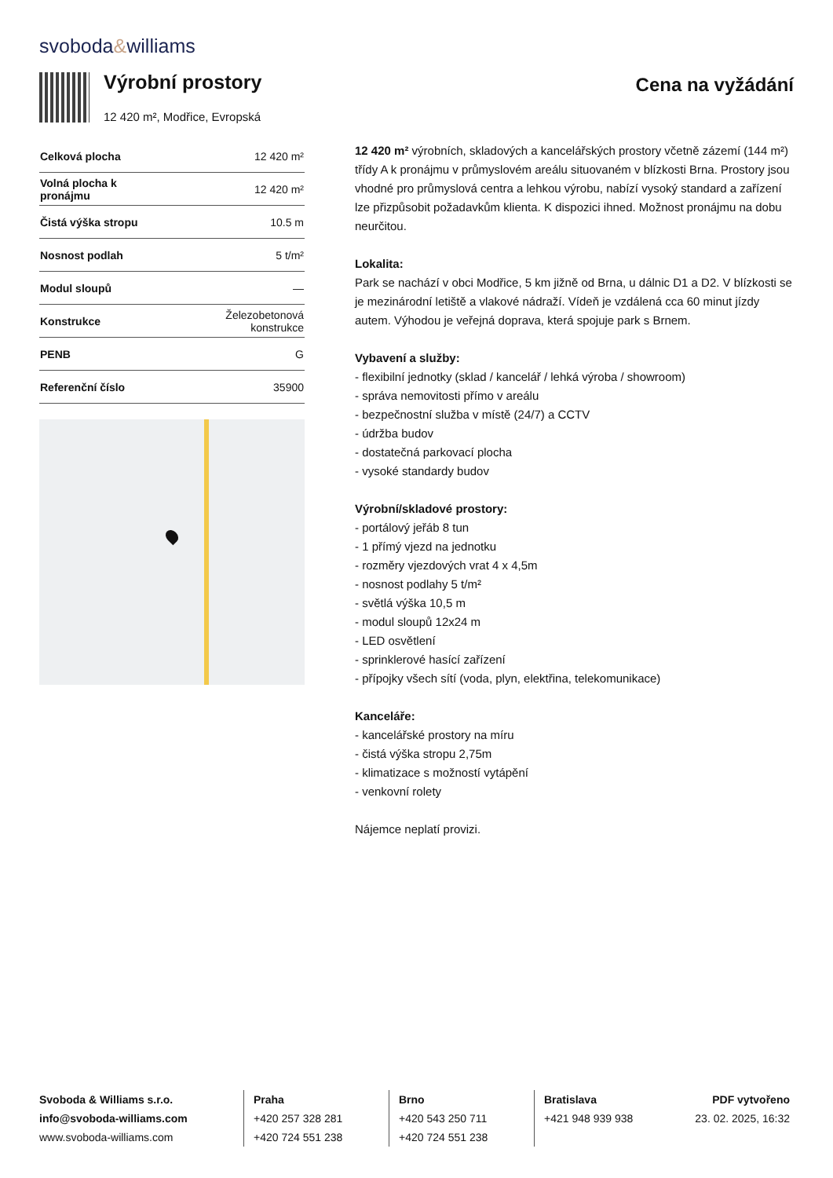svoboda&williams
Výrobní prostory
12 420 m², Modřice, Evropská
Cena na vyžádání
| Celková plocha | 12 420 m² |
| Volná plocha k pronájmu | 12 420 m² |
| Čistá výška stropu | 10.5 m |
| Nosnost podlah | 5 t/m² |
| Modul sloupů | — |
| Konstrukce | Železobetonová konstrukce |
| PENB | G |
| Referenční číslo | 35900 |
12 420 m² výrobních, skladových a kancelářských prostory včetně zázemí (144 m²) třídy A k pronájmu v průmyslovém areálu situovaném v blízkosti Brna. Prostory jsou vhodné pro průmyslová centra a lehkou výrobu, nabízí vysoký standard a zařízení lze přizpůsobit požadavkům klienta. K dispozici ihned. Možnost pronájmu na dobu neurčitou.
Lokalita:
Park se nachází v obci Modřice, 5 km jižně od Brna, u dálnic D1 a D2. V blízkosti se je mezinárodní letiště a vlakové nádraží. Vídeň je vzdálená cca 60 minut jízdy autem. Výhodou je veřejná doprava, která spojuje park s Brnem.
Vybavení a služby:
- flexibilní jednotky (sklad / kancelář / lehká výroba / showroom)
- správa nemovitosti přímo v areálu
- bezpečnostní služba v místě (24/7) a CCTV
- údržba budov
- dostatečná parkovací plocha
- vysoké standardy budov
Výrobní/skladové prostory:
- portálový jeřáb 8 tun
- 1 přímý vjezd na jednotku
- rozměry vjezdových vrat 4 x 4,5m
- nosnost podlahy 5 t/m²
- světlá výška 10,5 m
- modul sloupů 12x24 m
- LED osvětlení
- sprinklerové hasící zařízení
- přípojky všech sítí (voda, plyn, elektřina, telekomunikace)
Kanceláře:
- kancelářské prostory na míru
- čistá výška stropu 2,75m
- klimatizace s možností vytápění
- venkovní rolety
Nájemce neplatí provizi.
Svoboda & Williams s.r.o.
info@svoboda-williams.com
www.svoboda-williams.com
Praha
+420 257 328 281
+420 724 551 238
Brno
+420 543 250 711
+420 724 551 238
Bratislava
+421 948 939 938
PDF vytvořeno
23. 02. 2025, 16:32